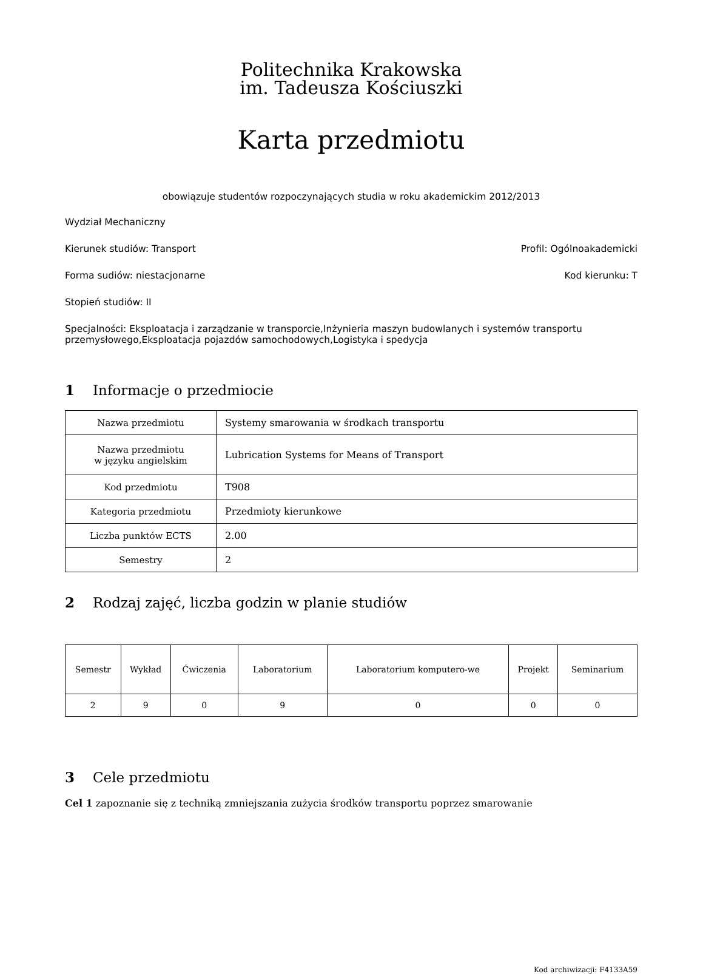Politechnika Krakowska
im. Tadeusza Kościuszki
Karta przedmiotu
obowiązuje studentów rozpoczynających studia w roku akademickim 2012/2013
Wydział Mechaniczny
Kierunek studiów: Transport Profil: Ogólnoakademicki
Forma sudiów: niestacjonarne Kod kierunku: T
Stopień studiów: II
Specjalności: Eksploatacja i zarządzanie w transporcie,Inżynieria maszyn budowlanych i systemów transportu przemysłowego,Eksploatacja pojazdów samochodowych,Logistyka i spedycja
1 Informacje o przedmiocie
| Nazwa przedmiotu | Systemy smarowania w środkach transportu |
| Nazwa przedmiotu w języku angielskim | Lubrication Systems for Means of Transport |
| Kod przedmiotu | T908 |
| Kategoria przedmiotu | Przedmioty kierunkowe |
| Liczba punktów ECTS | 2.00 |
| Semestry | 2 |
2 Rodzaj zajęć, liczba godzin w planie studiów
| Semestr | Wykład | Ćwiczenia | Laboratorium | Laboratorium komputero-we | Projekt | Seminarium |
| --- | --- | --- | --- | --- | --- | --- |
| 2 | 9 | 0 | 9 | 0 | 0 | 0 |
3 Cele przedmiotu
Cel 1 zapoznanie się z techniką zmniejszania zużycia środków transportu poprzez smarowanie
Kod archiwizacji: F4133A59